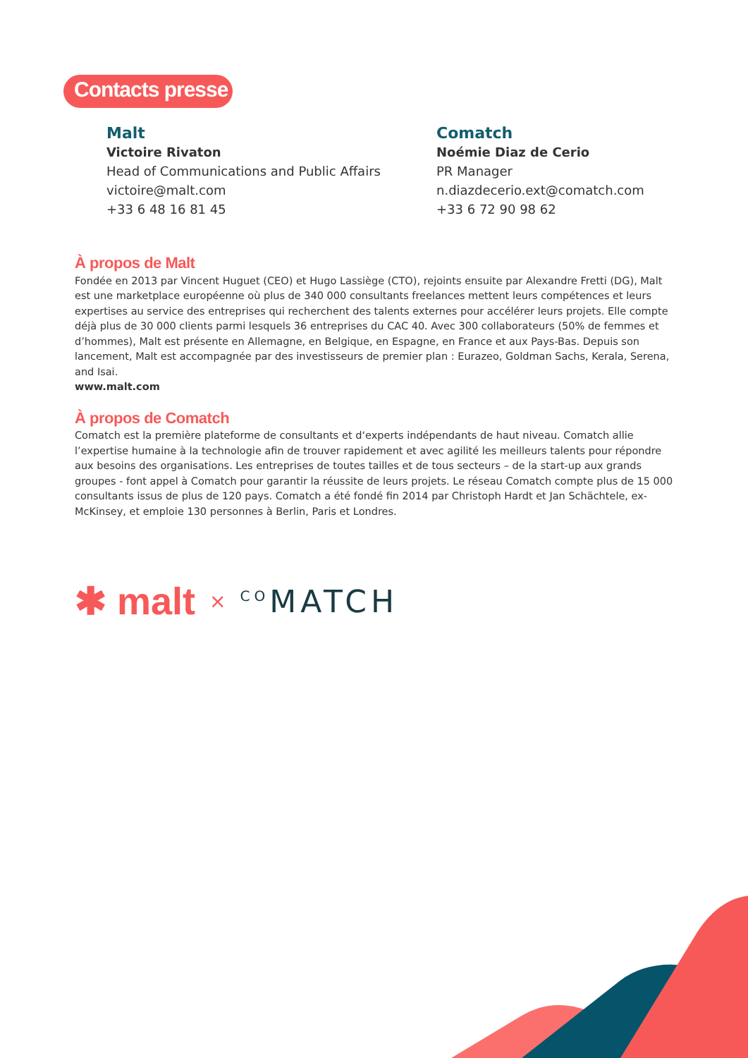Contacts presse
Malt
Victoire Rivaton
Head of Communications and Public Affairs
victoire@malt.com
+33 6 48 16 81 45
Comatch
Noémie Diaz de Cerio
PR Manager
n.diazdecerio.ext@comatch.com
+33 6 72 90 98 62
À propos de Malt
Fondée en 2013 par Vincent Huguet (CEO) et Hugo Lassiège (CTO), rejoints ensuite par Alexandre Fretti (DG), Malt est une marketplace européenne où plus de 340 000 consultants freelances mettent leurs compétences et leurs expertises au service des entreprises qui recherchent des talents externes pour accélérer leurs projets. Elle compte déjà plus de 30 000 clients parmi lesquels 36 entreprises du CAC 40. Avec 300 collaborateurs (50% de femmes et d’hommes), Malt est présente en Allemagne, en Belgique, en Espagne, en France et aux Pays-Bas. Depuis son lancement, Malt est accompagnée par des investisseurs de premier plan : Eurazeo, Goldman Sachs, Kerala, Serena, and Isai.
www.malt.com
À propos de Comatch
Comatch est la première plateforme de consultants et d‘experts indépendants de haut niveau. Comatch allie l’expertise humaine à la technologie afin de trouver rapidement et avec agilité les meilleurs talents pour répondre aux besoins des organisations. Les entreprises de toutes tailles et de tous secteurs – de la start-up aux grands groupes - font appel à Comatch pour garantir la réussite de leurs projets. Le réseau Comatch compte plus de 15 000 consultants issus de plus de 120 pays. Comatch a été fondé fin 2014 par Christoph Hardt et Jan Schächtele, ex-McKinsey, et emploie 130 personnes à Berlin, Paris et Londres.
✱ malt × <sup>CO</sup>MATCH